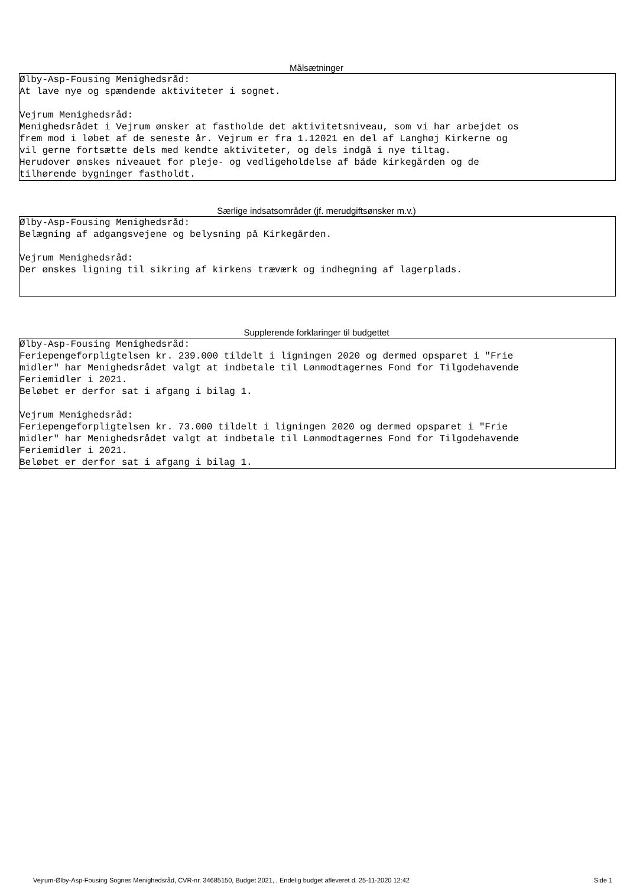Målsætninger
Ølby-Asp-Fousing Menighedsråd: At lave nye og spændende aktiviteter i sognet. Vejrum Menighedsråd: Menighedsrådet i Vejrum ønsker at fastholde det aktivitetsniveau, som vi har arbejdet os frem mod i løbet af de seneste år. Vejrum er fra 1.12021 en del af Langhøj Kirkerne og vil gerne fortsætte dels med kendte aktiviteter, og dels indgå i nye tiltag. Herudover ønskes niveauet for pleje- og vedligeholdelse af både kirkegården og de tilhørende bygninger fastholdt.
Særlige indsatsområder (jf. merudgiftsønsker m.v.)
Ølby-Asp-Fousing Menighedsråd: Belægning af adgangsvejene og belysning på Kirkegården. Vejrum Menighedsråd: Der ønskes ligning til sikring af kirkens træværk og indhegning af lagerplads.
Supplerende forklaringer til budgettet
Ølby-Asp-Fousing Menighedsråd: Feriepengeforpligtelsen kr. 239.000 tildelt i ligningen 2020 og dermed opsparet i "Frie midler" har Menighedsrådet valgt at indbetale til Lønmodtagernes Fond for Tilgodehavende Feriemidler i 2021. Beløbet er derfor sat i afgang i bilag 1. Vejrum Menighedsråd: Feriepengeforpligtelsen kr. 73.000 tildelt i ligningen 2020 og dermed opsparet i "Frie midler" har Menighedsrådet valgt at indbetale til Lønmodtagernes Fond for Tilgodehavende Feriemidler i 2021. Beløbet er derfor sat i afgang i bilag 1.
Vejrum-Ølby-Asp-Fousing Sognes Menighedsråd, CVR-nr. 34685150, Budget 2021, , Endelig budget afleveret d. 25-11-2020 12:42 Side 1